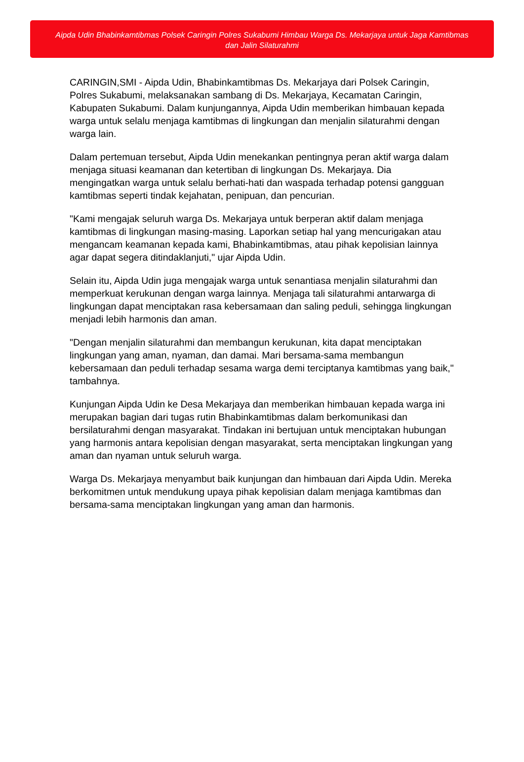Aipda Udin Bhabinkamtibmas Polsek Caringin Polres Sukabumi Himbau Warga Ds. Mekarjaya untuk Jaga Kamtibmas dan Jalin Silaturahmi
CARINGIN,SMI - Aipda Udin, Bhabinkamtibmas Ds. Mekarjaya dari Polsek Caringin, Polres Sukabumi, melaksanakan sambang di Ds. Mekarjaya, Kecamatan Caringin, Kabupaten Sukabumi. Dalam kunjungannya, Aipda Udin memberikan himbauan kepada warga untuk selalu menjaga kamtibmas di lingkungan dan menjalin silaturahmi dengan warga lain.
Dalam pertemuan tersebut, Aipda Udin menekankan pentingnya peran aktif warga dalam menjaga situasi keamanan dan ketertiban di lingkungan Ds. Mekarjaya. Dia mengingatkan warga untuk selalu berhati-hati dan waspada terhadap potensi gangguan kamtibmas seperti tindak kejahatan, penipuan, dan pencurian.
"Kami mengajak seluruh warga Ds. Mekarjaya untuk berperan aktif dalam menjaga kamtibmas di lingkungan masing-masing. Laporkan setiap hal yang mencurigakan atau mengancam keamanan kepada kami, Bhabinkamtibmas, atau pihak kepolisian lainnya agar dapat segera ditindaklanjuti," ujar Aipda Udin.
Selain itu, Aipda Udin juga mengajak warga untuk senantiasa menjalin silaturahmi dan memperkuat kerukunan dengan warga lainnya. Menjaga tali silaturahmi antarwarga di lingkungan dapat menciptakan rasa kebersamaan dan saling peduli, sehingga lingkungan menjadi lebih harmonis dan aman.
"Dengan menjalin silaturahmi dan membangun kerukunan, kita dapat menciptakan lingkungan yang aman, nyaman, dan damai. Mari bersama-sama membangun kebersamaan dan peduli terhadap sesama warga demi terciptanya kamtibmas yang baik," tambahnya.
Kunjungan Aipda Udin ke Desa Mekarjaya dan memberikan himbauan kepada warga ini merupakan bagian dari tugas rutin Bhabinkamtibmas dalam berkomunikasi dan bersilaturahmi dengan masyarakat. Tindakan ini bertujuan untuk menciptakan hubungan yang harmonis antara kepolisian dengan masyarakat, serta menciptakan lingkungan yang aman dan nyaman untuk seluruh warga.
Warga Ds. Mekarjaya menyambut baik kunjungan dan himbauan dari Aipda Udin. Mereka berkomitmen untuk mendukung upaya pihak kepolisian dalam menjaga kamtibmas dan bersama-sama menciptakan lingkungan yang aman dan harmonis.